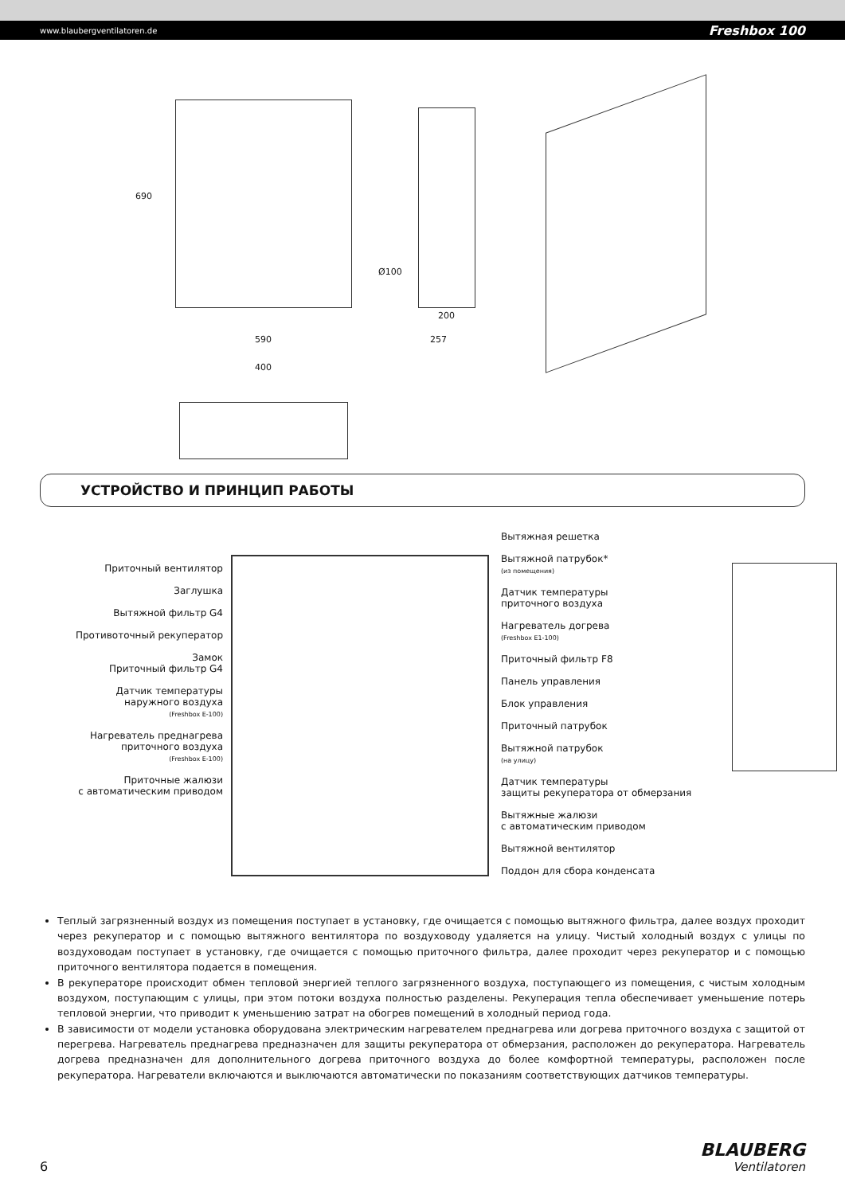www.blaubergventilatoren.de Freshbox 100
690
590
Ø100
200
257
400
УСТРОЙСТВО И ПРИНЦИП РАБОТЫ
Приточный вентилятор
Заглушка
Вытяжной фильтр G4
Противоточный рекуператор
Замок
Приточный фильтр G4
Датчик температуры
наружного воздуха
(Freshbox E-100)
Нагреватель преднагрева
приточного воздуха
(Freshbox E-100)
Приточные жалюзи
с автоматическим приводом
Вытяжная решетка
Вытяжной патрубок*
(из помещения)
Датчик температуры
приточного воздуха
Нагреватель догрева
(Freshbox E1-100)
Приточный фильтр F8
Панель управления
Блок управления
Приточный патрубок
Вытяжной патрубок
(на улицу)
Датчик температуры
защиты рекуператора от обмерзания
Вытяжные жалюзи
с автоматическим приводом
Вытяжной вентилятор
Поддон для сбора конденсата
Теплый загрязненный воздух из помещения поступает в установку, где очищается с помощью вытяжного фильтра, далее воздух проходит через рекуператор и с помощью вытяжного вентилятора по воздуховоду удаляется на улицу. Чистый холодный воздух с улицы по воздуховодам поступает в установку, где очищается с помощью приточного фильтра, далее проходит через рекуператор и с помощью приточного вентилятора подается в помещения.
В рекуператоре происходит обмен тепловой энергией теплого загрязненного воздуха, поступающего из помещения, с чистым холодным воздухом, поступающим с улицы, при этом потоки воздуха полностью разделены. Рекуперация тепла обеспечивает уменьшение потерь тепловой энергии, что приводит к уменьшению затрат на обогрев помещений в холодный период года.
В зависимости от модели установка оборудована электрическим нагревателем преднагрева или догрева приточного воздуха с защитой от перегрева. Нагреватель преднагрева предназначен для защиты рекуператора от обмерзания, расположен до рекуператора. Нагреватель догрева предназначен для дополнительного догрева приточного воздуха до более комфортной температуры, расположен после рекуператора. Нагреватели включаются и выключаются автоматически по показаниям соответствующих датчиков температуры.
6
BLAUBERG
Ventilatoren